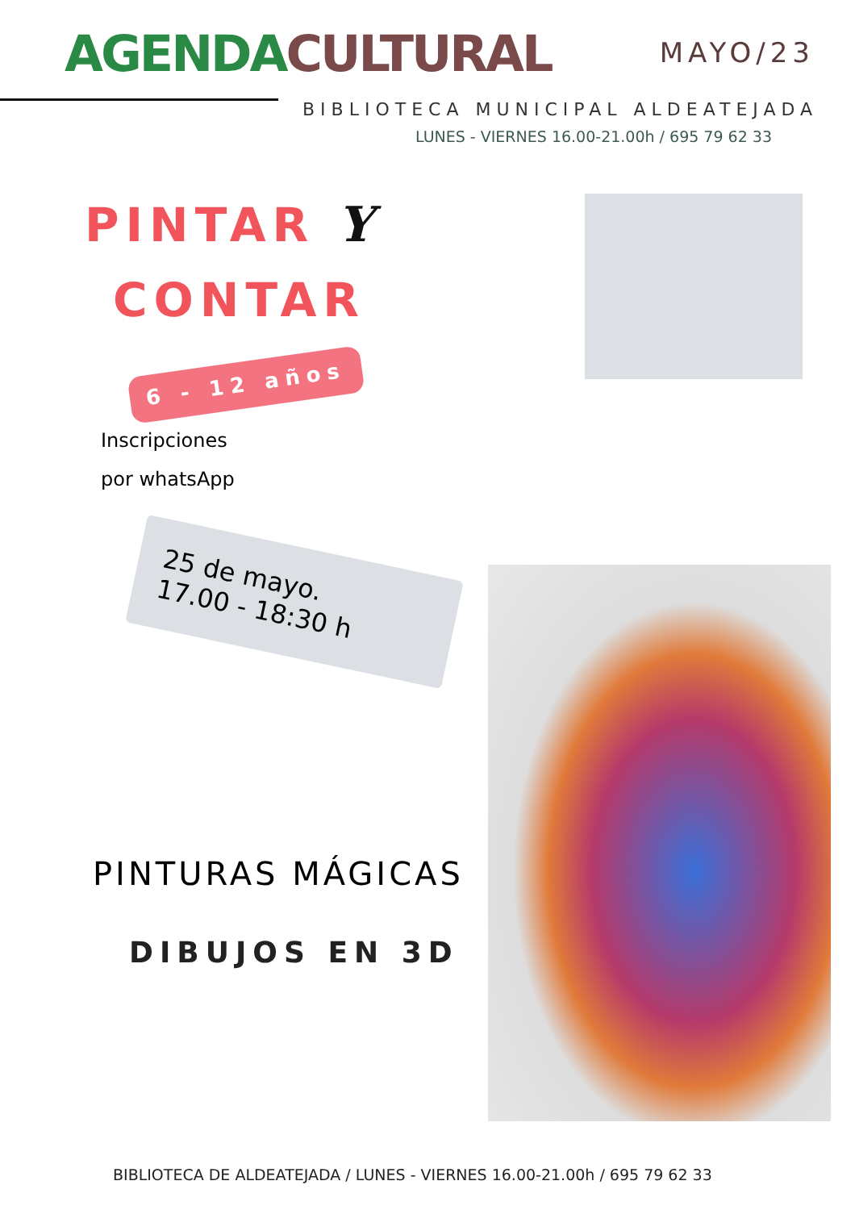AGENDA CULTURAL
MAYO/23
BIBLIOTECA MUNICIPAL ALDEATEJADA
LUNES - VIERNES 16.00-21.00h / 695 79 62 33
PINTAR Y
CONTAR 6 - 12 años
Inscripciones
por whatsApp
25 de mayo.
17.00 - 18:30 h
PINTURAS MÁGICAS
DIBUJOS EN 3D
BIBLIOTECA DE ALDEATEJADA / LUNES - VIERNES 16.00-21.00h / 695 79 62 33